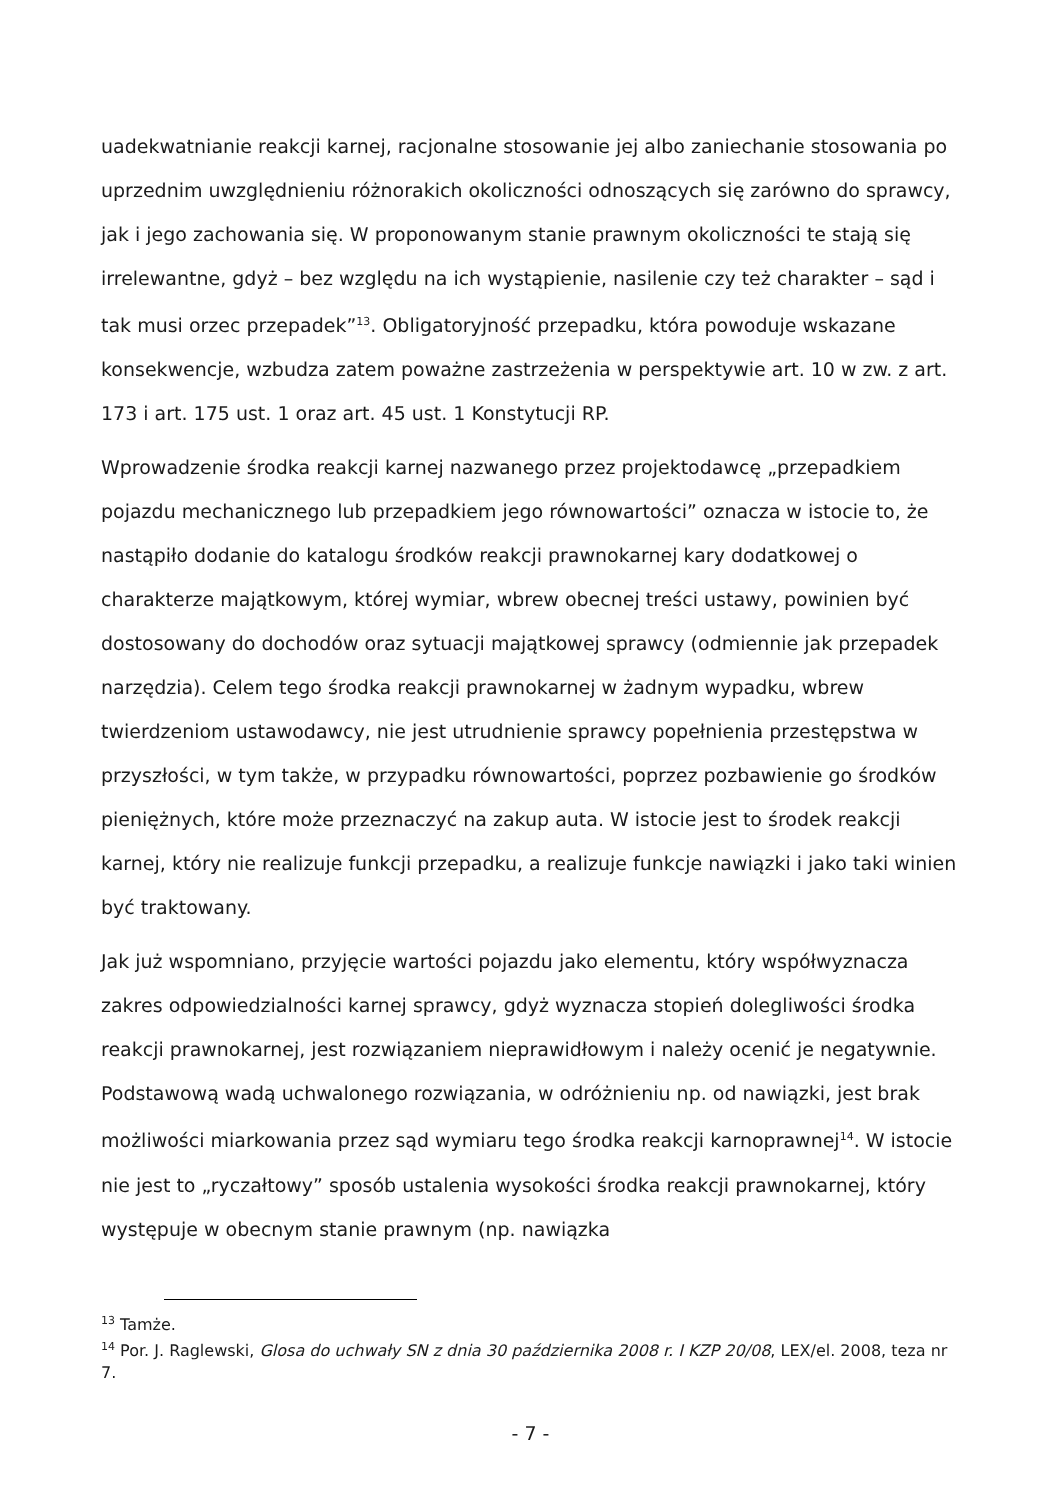uadekwatnianie reakcji karnej, racjonalne stosowanie jej albo zaniechanie stosowania po uprzednim uwzględnieniu różnorakich okoliczności odnoszących się zarówno do sprawcy, jak i jego zachowania się. W proponowanym stanie prawnym okoliczności te stają się irrelewantne, gdyż – bez względu na ich wystąpienie, nasilenie czy też charakter – sąd i tak musi orzec przepadek”<sup>13</sup>. Obligatoryjność przepadku, która powoduje wskazane konsekwencje, wzbudza zatem poważne zastrzeżenia w perspektywie art. 10 w zw. z art. 173 i art. 175 ust. 1 oraz art. 45 ust. 1 Konstytucji RP.
Wprowadzenie środka reakcji karnej nazwanego przez projektodawcę „przepadkiem pojazdu mechanicznego lub przepadkiem jego równowartości” oznacza w istocie to, że nastąpiło dodanie do katalogu środków reakcji prawnokarnej kary dodatkowej o charakterze majątkowym, której wymiar, wbrew obecnej treści ustawy, powinien być dostosowany do dochodów oraz sytuacji majątkowej sprawcy (odmiennie jak przepadek narzędzia). Celem tego środka reakcji prawnokarnej w żadnym wypadku, wbrew twierdzeniom ustawodawcy, nie jest utrudnienie sprawcy popełnienia przestępstwa w przyszłości, w tym także, w przypadku równowartości, poprzez pozbawienie go środków pieniężnych, które może przeznaczyć na zakup auta. W istocie jest to środek reakcji karnej, który nie realizuje funkcji przepadku, a realizuje funkcje nawiązki i jako taki winien być traktowany.
Jak już wspomniano, przyjęcie wartości pojazdu jako elementu, który współwyznacza zakres odpowiedzialności karnej sprawcy, gdyż wyznacza stopień dolegliwości środka reakcji prawnokarnej, jest rozwiązaniem nieprawidłowym i należy ocenić je negatywnie. Podstawową wadą uchwalonego rozwiązania, w odróżnieniu np. od nawiązki, jest brak możliwości miarkowania przez sąd wymiaru tego środka reakcji karnoprawnej<sup>14</sup>. W istocie nie jest to „ryczałtowy” sposób ustalenia wysokości środka reakcji prawnokarnej, który występuje w obecnym stanie prawnym (np. nawiązka
<sup>13</sup> Tamże.
<sup>14</sup> Por. J. Raglewski, Glosa do uchwały SN z dnia 30 października 2008 r. I KZP 20/08, LEX/el. 2008, teza nr 7.
- 7 -